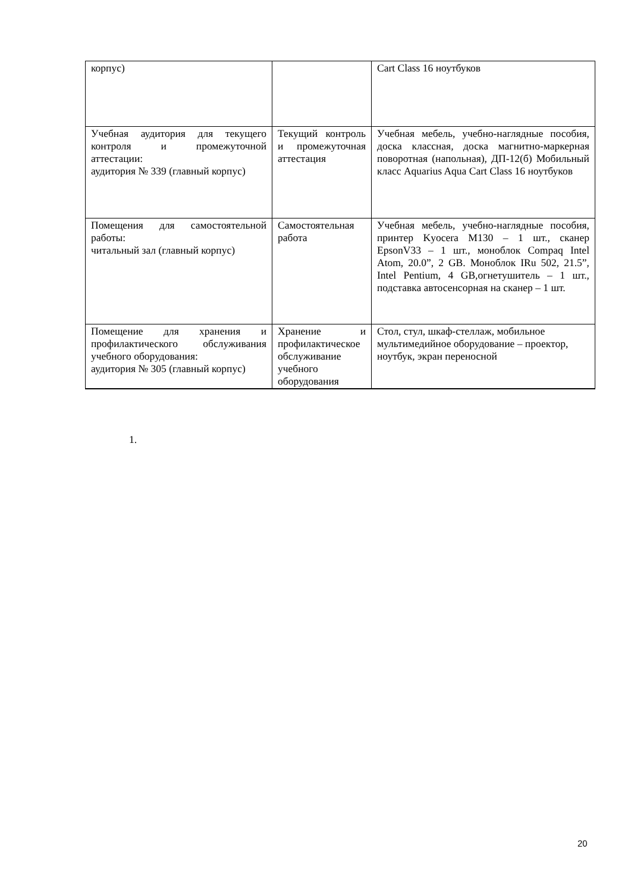| корпус) | | Cart Class 16 ноутбуков |
| Учебная аудитория для текущего контроля и промежуточной аттестации: аудитория № 339 (главный корпус) | Текущий контроль и промежуточная аттестация | Учебная мебель, учебно-наглядные пособия, доска классная, доска магнитно-маркерная поворотная (напольная), ДП-12(б) Мобильный класс Aquarius Aqua Cart Class 16 ноутбуков |
| Помещения для самостоятельной работы: читальный зал (главный корпус) | Самостоятельная работа | Учебная мебель, учебно-наглядные пособия, принтер Kyocera M130 – 1 шт., сканер EpsonV33 – 1 шт., моноблок Compaq Intel Atom, 20.0”, 2 GB. Моноблок IRu 502, 21.5”, Intel Pentium, 4 GB,огнетушитель – 1 шт., подставка автосенсорная на сканер – 1 шт. |
| Помещение для хранения и профилактического обслуживания учебного оборудования: аудитория № 305 (главный корпус) | Хранение и профилактическое обслуживание учебного оборудования | Стол, стул, шкаф-стеллаж, мобильное мультимедийное оборудование – проектор, ноутбук, экран переносной |
1.
20